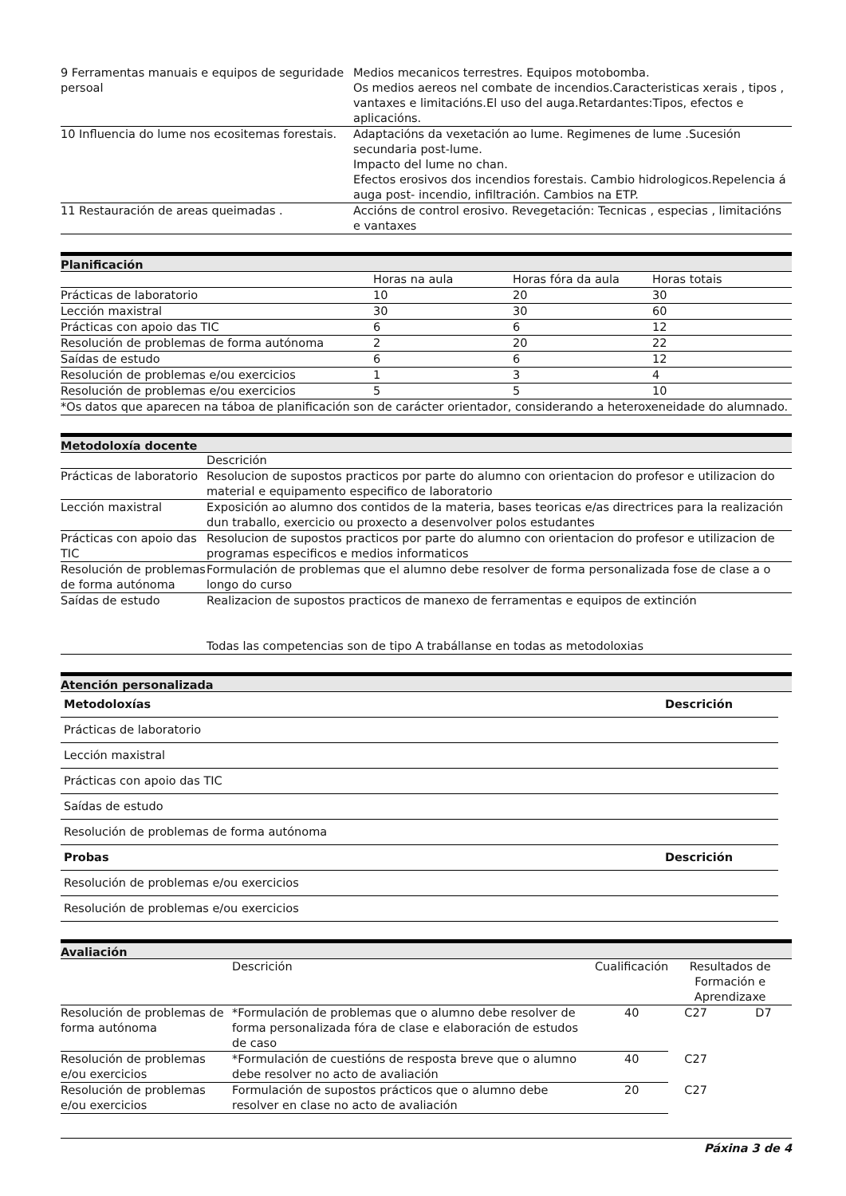| 9 Ferramentas manuais e equipos de seguridade persoal | Medios mecanicos terrestres. Equipos motobomba. Os medios aereos nel combate de incendios.Caracteristicas xerais , tipos , vantaxes e limitacións.El uso del auga.Retardantes:Tipos, efectos e aplicacións. |
| 10 Influencia do lume nos ecositemas forestais. | Adaptacións da vexetación ao lume. Regimenes de lume .Sucesión secundaria post-lume. Impacto del lume no chan. Efectos erosivos dos incendios forestais. Cambio hidrologicos.Repelencia á auga post- incendio, infiltración. Cambios na ETP. |
| 11 Restauración de areas queimadas . | Accións de control erosivo. Revegetación: Tecnicas , especias , limitacións e vantaxes |
Planificación
| | Horas na aula | Horas fóra da aula | Horas totais |
| Prácticas de laboratorio | 10 | 20 | 30 |
| Lección maxistral | 30 | 30 | 60 |
| Prácticas con apoio das TIC | 6 | 6 | 12 |
| Resolución de problemas de forma autónoma | 2 | 20 | 22 |
| Saídas de estudo | 6 | 6 | 12 |
| Resolución de problemas e/ou exercicios | 1 | 3 | 4 |
| Resolución de problemas e/ou exercicios | 5 | 5 | 10 |
| *Os datos que aparecen na táboa de planificación son de carácter orientador, considerando a heteroxeneidade do alumnado. | | | |
Metodoloxía docente
| | Descrición |
| Prácticas de laboratorio | Resolucion de supostos practicos por parte do alumno con orientacion do profesor e utilizacion do material e equipamento especifico de laboratorio |
| Lección maxistral | Exposición ao alumno dos contidos de la materia, bases teoricas e/as directrices para la realización dun traballo, exercicio ou proxecto a desenvolver polos estudantes |
| Prácticas con apoio das TIC | Resolucion de supostos practicos por parte do alumno con orientacion do profesor e utilizacion de programas especificos e medios informaticos |
| Resolución de problemas de forma autónoma | Formulación de problemas que el alumno debe resolver de forma personalizada fose de clase a o longo do curso |
| Saídas de estudo | Realizacion de supostos practicos de manexo de ferramentas e equipos de extinción Todas las competencias son de tipo A trabállanse en todas as metodoloxias |
Atención personalizada
| Metodoloxías | Descrición |
| Prácticas de laboratorio | |
| Lección maxistral | |
| Prácticas con apoio das TIC | |
| Saídas de estudo | |
| Resolución de problemas de forma autónoma | |
| Probas | Descrición |
| Resolución de problemas e/ou exercicios | |
| Resolución de problemas e/ou exercicios | |
Avaliación
| | Descrición | Cualificación | Resultados de Formación e Aprendizaxe | |
| Resolución de problemas de forma autónoma | *Formulación de problemas que o alumno debe resolver de forma personalizada fóra de clase e elaboración de estudos de caso | 40 | C27 | D7 |
| Resolución de problemas e/ou exercicios | *Formulación de cuestións de resposta breve que o alumno debe resolver no acto de avaliación | 40 | C27 | |
| Resolución de problemas e/ou exercicios | Formulación de supostos prácticos que o alumno debe resolver en clase no acto de avaliación | 20 | C27 | |
Páxina 3 de 4